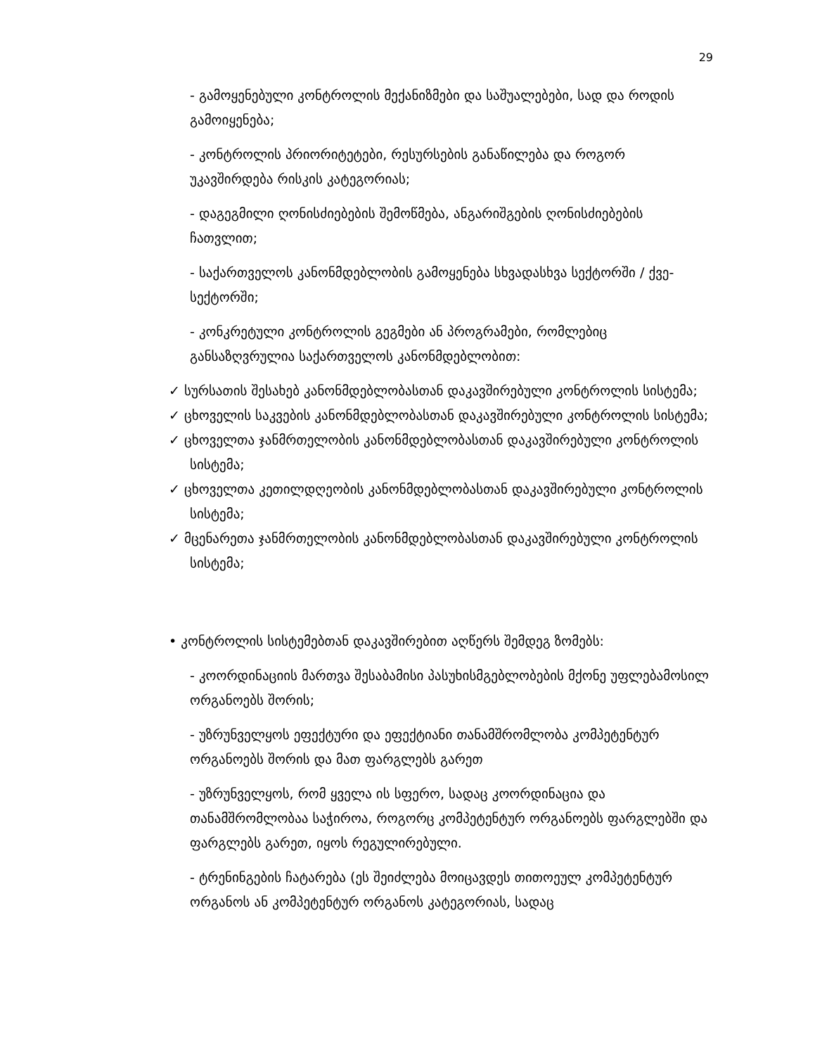29
- გამოყენებული კონტროლის მექანიზმები და საშუალებები, სად და როდის გამოიყენება;
- კონტროლის პრიორიტეტები, რესურსების განაწილება და როგორ უკავშირდება რისკის კატეგორიას;
- დაგეგმილი ღონისძიებების შემოწმება, ანგარიშგების ღონისძიებების ჩათვლით;
- საქართველოს კანონმდებლობის გამოყენება სხვადასხვა სექტორში / ქვე-სექტორში;
- კონკრეტული კონტროლის გეგმები ან პროგრამები, რომლებიც განსაზღვრულია საქართველოს კანონმდებლობით:
✓ სურსათის შესახებ კანონმდებლობასთან დაკავშირებული კონტროლის სისტემა;
✓ ცხოველის საკვების კანონმდებლობასთან დაკავშირებული კონტროლის სისტემა;
✓ ცხოველთა ჯანმრთელობის კანონმდებლობასთან დაკავშირებული კონტროლის სისტემა;
✓ ცხოველთა კეთილდღეობის კანონმდებლობასთან დაკავშირებული კონტროლის სისტემა;
✓ მცენარეთა ჯანმრთელობის კანონმდებლობასთან დაკავშირებული კონტროლის სისტემა;
• კონტროლის სისტემებთან დაკავშირებით აღწერს შემდეგ ზომებს:
- კოორდინაციის მართვა შესაბამისი პასუხისმგებლობების მქონე უფლებამოსილ ორგანოებს შორის;
- უზრუნველყოს ეფექტური და ეფექტიანი თანამშრომლობა კომპეტენტურ ორგანოებს შორის და მათ ფარგლებს გარეთ
- უზრუნველყოს, რომ ყველა ის სფერო, სადაც კოორდინაცია და თანამშრომლობაა საჭიროა, როგორც კომპეტენტურ ორგანოებს ფარგლებში და ფარგლებს გარეთ, იყოს რეგულირებული.
- ტრენინგების ჩატარება (ეს შეიძლება მოიცავდეს თითოეულ კომპეტენტურ ორგანოს ან კომპეტენტურ ორგანოს კატეგორიას, სადაც